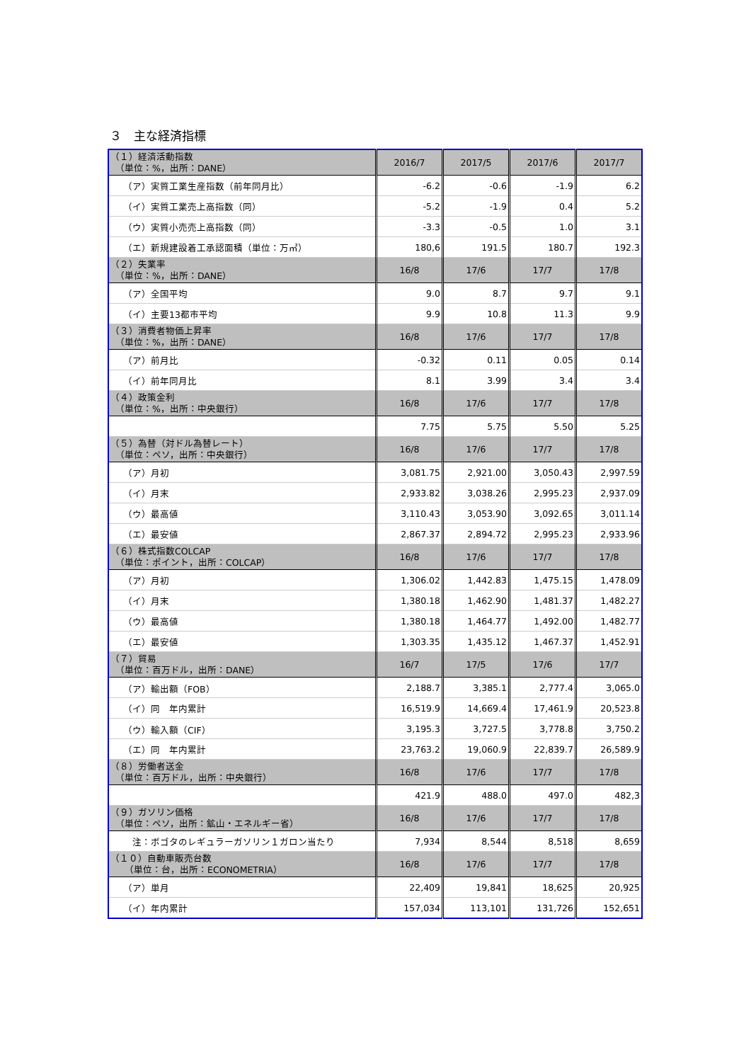３　主な経済指標
| （１）経済活動指数 （単位：%，出所：DANE） | 2016/7 | 2017/5 | 2017/6 | 2017/7 |
| （ア）実質工業生産指数（前年同月比） | -6.2 | -0.6 | -1.9 | 6.2 |
| （イ）実質工業売上高指数（同） | -5.2 | -1.9 | 0.4 | 5.2 |
| （ウ）実質小売売上高指数（同） | -3.3 | -0.5 | 1.0 | 3.1 |
| （エ）新規建設着工承認面積（単位：万㎡） | 180,6 | 191.5 | 180.7 | 192.3 |
| （２）失業率 （単位：%，出所：DANE） | 16/8 | 17/6 | 17/7 | 17/8 |
| （ア）全国平均 | 9.0 | 8.7 | 9.7 | 9.1 |
| （イ）主要13都市平均 | 9.9 | 10.8 | 11.3 | 9.9 |
| （３）消費者物価上昇率 （単位：%，出所：DANE） | 16/8 | 17/6 | 17/7 | 17/8 |
| （ア）前月比 | -0.32 | 0.11 | 0.05 | 0.14 |
| （イ）前年同月比 | 8.1 | 3.99 | 3.4 | 3.4 |
| （４）政策金利 （単位：%，出所：中央銀行） | 16/8 | 17/6 | 17/7 | 17/8 |
| | 7.75 | 5.75 | 5.50 | 5.25 |
| （５）為替（対ドル為替レート） （単位：ペソ，出所：中央銀行） | 16/8 | 17/6 | 17/7 | 17/8 |
| （ア）月初 | 3,081.75 | 2,921.00 | 3,050.43 | 2,997.59 |
| （イ）月末 | 2,933.82 | 3,038.26 | 2,995.23 | 2,937.09 |
| （ウ）最高値 | 3,110.43 | 3,053.90 | 3,092.65 | 3,011.14 |
| （エ）最安値 | 2,867.37 | 2,894.72 | 2,995.23 | 2,933.96 |
| （６）株式指数COLCAP （単位：ポイント，出所：COLCAP） | 16/8 | 17/6 | 17/7 | 17/8 |
| （ア）月初 | 1,306.02 | 1,442.83 | 1,475.15 | 1,478.09 |
| （イ）月末 | 1,380.18 | 1,462.90 | 1,481.37 | 1,482.27 |
| （ウ）最高値 | 1,380.18 | 1,464.77 | 1,492.00 | 1,482.77 |
| （エ）最安値 | 1,303.35 | 1,435.12 | 1,467.37 | 1,452.91 |
| （７）貿易 （単位：百万ドル，出所：DANE） | 16/7 | 17/5 | 17/6 | 17/7 |
| （ア）輸出額（FOB） | 2,188.7 | 3,385.1 | 2,777.4 | 3,065.0 |
| （イ）同 年内累計 | 16,519.9 | 14,669.4 | 17,461.9 | 20,523.8 |
| （ウ）輸入額（CIF） | 3,195.3 | 3,727.5 | 3,778.8 | 3,750.2 |
| （エ）同 年内累計 | 23,763.2 | 19,060.9 | 22,839.7 | 26,589.9 |
| （８）労働者送金 （単位：百万ドル，出所：中央銀行） | 16/8 | 17/6 | 17/7 | 17/8 |
| | 421.9 | 488.0 | 497.0 | 482,3 |
| （９）ガソリン価格 （単位：ペソ，出所：鉱山・エネルギー省） | 16/8 | 17/6 | 17/7 | 17/8 |
| 注：ボゴタのレギュラーガソリン１ガロン当たり | 7,934 | 8,544 | 8,518 | 8,659 |
| （１０）自動車販売台数 （単位：台，出所：ECONOMETRIA） | 16/8 | 17/6 | 17/7 | 17/8 |
| （ア）単月 | 22,409 | 19,841 | 18,625 | 20,925 |
| （イ）年内累計 | 157,034 | 113,101 | 131,726 | 152,651 |